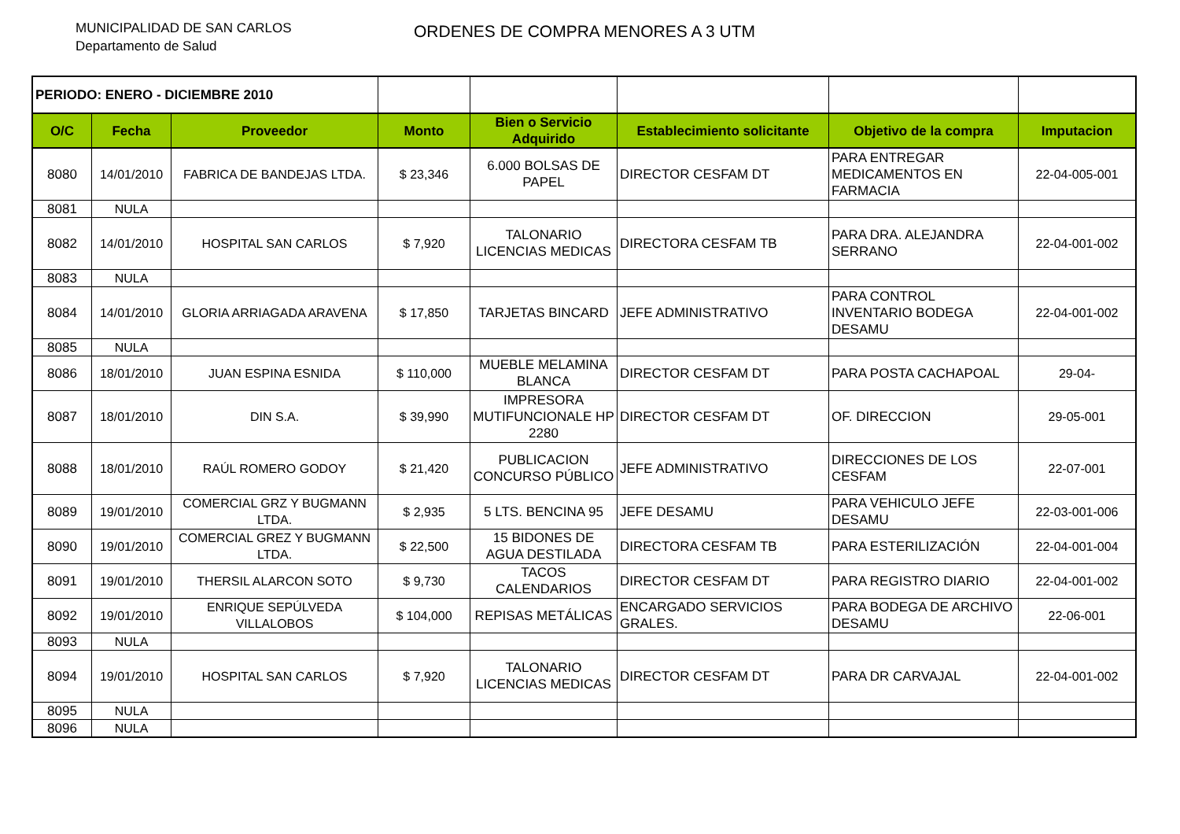MUNICIPALIDAD DE SAN CARLOS
Departamento de Salud
ORDENES DE COMPRA MENORES A 3 UTM
| PERIODO: ENERO - DICIEMBRE 2010 | | | | | | | |
| O/C | Fecha | Proveedor | Monto | Bien o Servicio Adquirido | Establecimiento solicitante | Objetivo de la compra | Imputacion |
| 8080 | 14/01/2010 | FABRICA DE BANDEJAS LTDA. | $ 23,346 | 6.000 BOLSAS DE PAPEL | DIRECTOR CESFAM DT | PARA ENTREGAR MEDICAMENTOS EN FARMACIA | 22-04-005-001 |
| 8081 | NULA | | | | | | |
| 8082 | 14/01/2010 | HOSPITAL SAN CARLOS | $ 7,920 | TALONARIO LICENCIAS MEDICAS | DIRECTORA CESFAM TB | PARA DRA. ALEJANDRA SERRANO | 22-04-001-002 |
| 8083 | NULA | | | | | | |
| 8084 | 14/01/2010 | GLORIA ARRIAGADA ARAVENA | $ 17,850 | TARJETAS BINCARD | JEFE ADMINISTRATIVO | PARA CONTROL INVENTARIO BODEGA DESAMU | 22-04-001-002 |
| 8085 | NULA | | | | | | |
| 8086 | 18/01/2010 | JUAN ESPINA ESNIDA | $ 110,000 | MUEBLE MELAMINA BLANCA | DIRECTOR CESFAM DT | PARA POSTA CACHAPOAL | 29-04- |
| 8087 | 18/01/2010 | DIN S.A. | $ 39,990 | IMPRESORA MUTIFUNCIONALE HP 2280 | DIRECTOR CESFAM DT | OF. DIRECCION | 29-05-001 |
| 8088 | 18/01/2010 | RAÚL ROMERO GODOY | $ 21,420 | PUBLICACION CONCURSO PÚBLICO | JEFE ADMINISTRATIVO | DIRECCIONES DE LOS CESFAM | 22-07-001 |
| 8089 | 19/01/2010 | COMERCIAL GRZ Y BUGMANN LTDA. | $ 2,935 | 5 LTS. BENCINA 95 | JEFE DESAMU | PARA VEHICULO JEFE DESAMU | 22-03-001-006 |
| 8090 | 19/01/2010 | COMERCIAL GREZ Y BUGMANN LTDA. | $ 22,500 | 15 BIDONES DE AGUA DESTILADA | DIRECTORA CESFAM TB | PARA ESTERILIZACIÓN | 22-04-001-004 |
| 8091 | 19/01/2010 | THERSIL ALARCON SOTO | $ 9,730 | TACOS CALENDARIOS | DIRECTOR CESFAM DT | PARA REGISTRO DIARIO | 22-04-001-002 |
| 8092 | 19/01/2010 | ENRIQUE SEPÚLVEDA VILLALOBOS | $ 104,000 | REPISAS METÁLICAS | ENCARGADO SERVICIOS GRALES. | PARA BODEGA DE ARCHIVO DESAMU | 22-06-001 |
| 8093 | NULA | | | | | | |
| 8094 | 19/01/2010 | HOSPITAL SAN CARLOS | $ 7,920 | TALONARIO LICENCIAS MEDICAS | DIRECTOR CESFAM DT | PARA DR CARVAJAL | 22-04-001-002 |
| 8095 | NULA | | | | | | |
| 8096 | NULA | | | | | | |